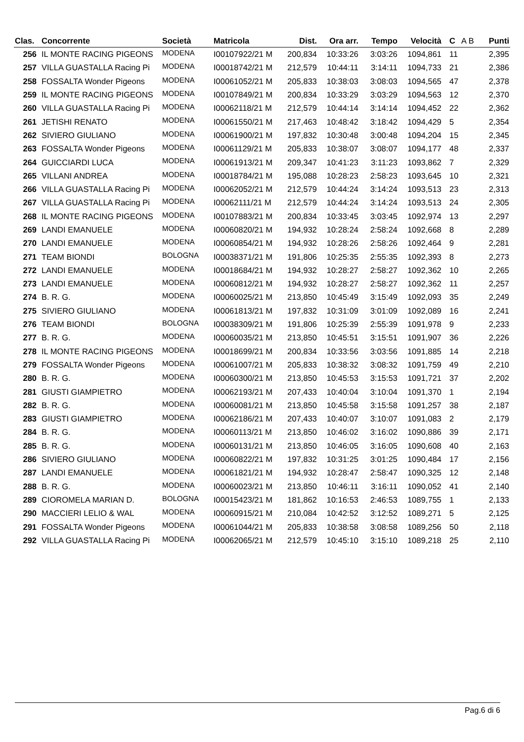| Clas. | Concorrente | Società | Matricola | Dist. | Ora arr. | Tempo | Velocità | C | A B | Punti |
| --- | --- | --- | --- | --- | --- | --- | --- | --- | --- | --- |
| 256 | IL MONTE RACING PIGEONS | MODENA | I00107922/21 M | 200,834 | 10:33:26 | 3:03:26 | 1094,861 | 11 | | 2,395 |
| 257 | VILLA GUASTALLA Racing Pi | MODENA | I00018742/21 M | 212,579 | 10:44:11 | 3:14:11 | 1094,733 | 21 | | 2,386 |
| 258 | FOSSALTA Wonder Pigeons | MODENA | I00061052/21 M | 205,833 | 10:38:03 | 3:08:03 | 1094,565 | 47 | | 2,378 |
| 259 | IL MONTE RACING PIGEONS | MODENA | I00107849/21 M | 200,834 | 10:33:29 | 3:03:29 | 1094,563 | 12 | | 2,370 |
| 260 | VILLA GUASTALLA Racing Pi | MODENA | I00062118/21 M | 212,579 | 10:44:14 | 3:14:14 | 1094,452 | 22 | | 2,362 |
| 261 | JETISHI RENATO | MODENA | I00061550/21 M | 217,463 | 10:48:42 | 3:18:42 | 1094,429 | 5 | | 2,354 |
| 262 | SIVIERO GIULIANO | MODENA | I00061900/21 M | 197,832 | 10:30:48 | 3:00:48 | 1094,204 | 15 | | 2,345 |
| 263 | FOSSALTA Wonder Pigeons | MODENA | I00061129/21 M | 205,833 | 10:38:07 | 3:08:07 | 1094,177 | 48 | | 2,337 |
| 264 | GUICCIARDI LUCA | MODENA | I00061913/21 M | 209,347 | 10:41:23 | 3:11:23 | 1093,862 | 7 | | 2,329 |
| 265 | VILLANI ANDREA | MODENA | I00018784/21 M | 195,088 | 10:28:23 | 2:58:23 | 1093,645 | 10 | | 2,321 |
| 266 | VILLA GUASTALLA Racing Pi | MODENA | I00062052/21 M | 212,579 | 10:44:24 | 3:14:24 | 1093,513 | 23 | | 2,313 |
| 267 | VILLA GUASTALLA Racing Pi | MODENA | I00062111/21 M | 212,579 | 10:44:24 | 3:14:24 | 1093,513 | 24 | | 2,305 |
| 268 | IL MONTE RACING PIGEONS | MODENA | I00107883/21 M | 200,834 | 10:33:45 | 3:03:45 | 1092,974 | 13 | | 2,297 |
| 269 | LANDI EMANUELE | MODENA | I00060820/21 M | 194,932 | 10:28:24 | 2:58:24 | 1092,668 | 8 | | 2,289 |
| 270 | LANDI EMANUELE | MODENA | I00060854/21 M | 194,932 | 10:28:26 | 2:58:26 | 1092,464 | 9 | | 2,281 |
| 271 | TEAM BIONDI | BOLOGNA | I00038371/21 M | 191,806 | 10:25:35 | 2:55:35 | 1092,393 | 8 | | 2,273 |
| 272 | LANDI EMANUELE | MODENA | I00018684/21 M | 194,932 | 10:28:27 | 2:58:27 | 1092,362 | 10 | | 2,265 |
| 273 | LANDI EMANUELE | MODENA | I00060812/21 M | 194,932 | 10:28:27 | 2:58:27 | 1092,362 | 11 | | 2,257 |
| 274 | B. R. G. | MODENA | I00060025/21 M | 213,850 | 10:45:49 | 3:15:49 | 1092,093 | 35 | | 2,249 |
| 275 | SIVIERO GIULIANO | MODENA | I00061813/21 M | 197,832 | 10:31:09 | 3:01:09 | 1092,089 | 16 | | 2,241 |
| 276 | TEAM BIONDI | BOLOGNA | I00038309/21 M | 191,806 | 10:25:39 | 2:55:39 | 1091,978 | 9 | | 2,233 |
| 277 | B. R. G. | MODENA | I00060035/21 M | 213,850 | 10:45:51 | 3:15:51 | 1091,907 | 36 | | 2,226 |
| 278 | IL MONTE RACING PIGEONS | MODENA | I00018699/21 M | 200,834 | 10:33:56 | 3:03:56 | 1091,885 | 14 | | 2,218 |
| 279 | FOSSALTA Wonder Pigeons | MODENA | I00061007/21 M | 205,833 | 10:38:32 | 3:08:32 | 1091,759 | 49 | | 2,210 |
| 280 | B. R. G. | MODENA | I00060300/21 M | 213,850 | 10:45:53 | 3:15:53 | 1091,721 | 37 | | 2,202 |
| 281 | GIUSTI GIAMPIETRO | MODENA | I00062193/21 M | 207,433 | 10:40:04 | 3:10:04 | 1091,370 | 1 | | 2,194 |
| 282 | B. R. G. | MODENA | I00060081/21 M | 213,850 | 10:45:58 | 3:15:58 | 1091,257 | 38 | | 2,187 |
| 283 | GIUSTI GIAMPIETRO | MODENA | I00062186/21 M | 207,433 | 10:40:07 | 3:10:07 | 1091,083 | 2 | | 2,179 |
| 284 | B. R. G. | MODENA | I00060113/21 M | 213,850 | 10:46:02 | 3:16:02 | 1090,886 | 39 | | 2,171 |
| 285 | B. R. G. | MODENA | I00060131/21 M | 213,850 | 10:46:05 | 3:16:05 | 1090,608 | 40 | | 2,163 |
| 286 | SIVIERO GIULIANO | MODENA | I00060822/21 M | 197,832 | 10:31:25 | 3:01:25 | 1090,484 | 17 | | 2,156 |
| 287 | LANDI EMANUELE | MODENA | I00061821/21 M | 194,932 | 10:28:47 | 2:58:47 | 1090,325 | 12 | | 2,148 |
| 288 | B. R. G. | MODENA | I00060023/21 M | 213,850 | 10:46:11 | 3:16:11 | 1090,052 | 41 | | 2,140 |
| 289 | CIOROMELA MARIAN D. | BOLOGNA | I00015423/21 M | 181,862 | 10:16:53 | 2:46:53 | 1089,755 | 1 | | 2,133 |
| 290 | MACCIERI LELIO & WAL | MODENA | I00060915/21 M | 210,084 | 10:42:52 | 3:12:52 | 1089,271 | 5 | | 2,125 |
| 291 | FOSSALTA Wonder Pigeons | MODENA | I00061044/21 M | 205,833 | 10:38:58 | 3:08:58 | 1089,256 | 50 | | 2,118 |
| 292 | VILLA GUASTALLA Racing Pi | MODENA | I00062065/21 M | 212,579 | 10:45:10 | 3:15:10 | 1089,218 | 25 | | 2,110 |
Pag.6 di 6